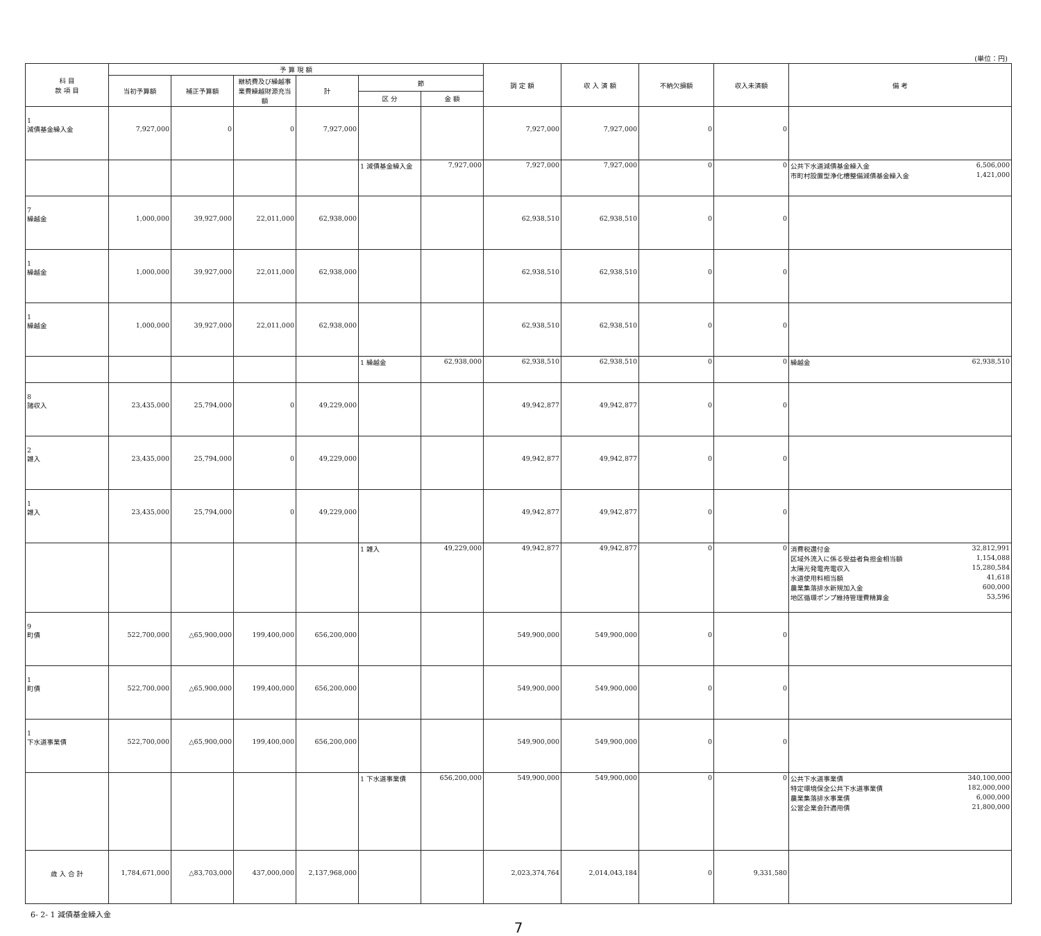(単位：円)
| 科 目 款 項 目 | 予 算 現 額 | | | | | | 調 定 額 | 収 入 済 額 | 不納欠損額 | 収入未済額 | 備 考 |
| --- | --- | --- | --- | --- | --- | --- | --- | --- | --- | --- | --- |
| | 当初予算額 | 補正予算額 | 継続費及び繰越事業費繰越財源充当額 | 計 | 節 | | | | | | |
| | | | | | 区 分 | 金 額 | | | | | |
| 1 減債基金繰入金 | 7,927,000 | 0 | 0 | 7,927,000 | | | 7,927,000 | 7,927,000 | 0 | 0 | |
| | | | | | 1 減債基金繰入金 | 7,927,000 | 7,927,000 | 7,927,000 | 0 | 0 | 公共下水道減債基金繰入金 6,506,000 市町村設置型浄化槽整備減債基金繰入金 1,421,000 |
| 7 繰越金 | 1,000,000 | 39,927,000 | 22,011,000 | 62,938,000 | | | 62,938,510 | 62,938,510 | 0 | 0 | |
| 1 繰越金 | 1,000,000 | 39,927,000 | 22,011,000 | 62,938,000 | | | 62,938,510 | 62,938,510 | 0 | 0 | |
| 1 繰越金 | 1,000,000 | 39,927,000 | 22,011,000 | 62,938,000 | | | 62,938,510 | 62,938,510 | 0 | 0 | |
| | | | | | 1 繰越金 | 62,938,000 | 62,938,510 | 62,938,510 | 0 | 0 | 繰越金 62,938,510 |
| 8 諸収入 | 23,435,000 | 25,794,000 | 0 | 49,229,000 | | | 49,942,877 | 49,942,877 | 0 | 0 | |
| 2 雑入 | 23,435,000 | 25,794,000 | 0 | 49,229,000 | | | 49,942,877 | 49,942,877 | 0 | 0 | |
| 1 雑入 | 23,435,000 | 25,794,000 | 0 | 49,229,000 | | | 49,942,877 | 49,942,877 | 0 | 0 | |
| | | | | | 1 雑入 | 49,229,000 | 49,942,877 | 49,942,877 | 0 | 0 | 消費税還付金 32,812,991 区域外流入に係る受益者負担金相当額 1,154,088 太陽光発電売電収入 15,280,584 水道使用料相当額 41,618 農業集落排水新規加入金 600,000 地区循環ポンプ維持管理費精算金 53,596 |
| 9 町債 | 522,700,000 | △65,900,000 | 199,400,000 | 656,200,000 | | | 549,900,000 | 549,900,000 | 0 | 0 | |
| 1 町債 | 522,700,000 | △65,900,000 | 199,400,000 | 656,200,000 | | | 549,900,000 | 549,900,000 | 0 | 0 | |
| 1 下水道事業債 | 522,700,000 | △65,900,000 | 199,400,000 | 656,200,000 | | | 549,900,000 | 549,900,000 | 0 | 0 | |
| | | | | | 1 下水道事業債 | 656,200,000 | 549,900,000 | 549,900,000 | 0 | 0 | 公共下水道事業債 340,100,000 特定環境保全公共下水道事業債 182,000,000 農業集落排水事業債 6,000,000 公営企業会計適用債 21,800,000 |
| 歳 入 合 計 | 1,784,671,000 | △83,703,000 | 437,000,000 | 2,137,968,000 | | | 2,023,374,764 | 2,014,043,184 | 0 | 9,331,580 | |
6- 2- 1 減債基金繰入金
7